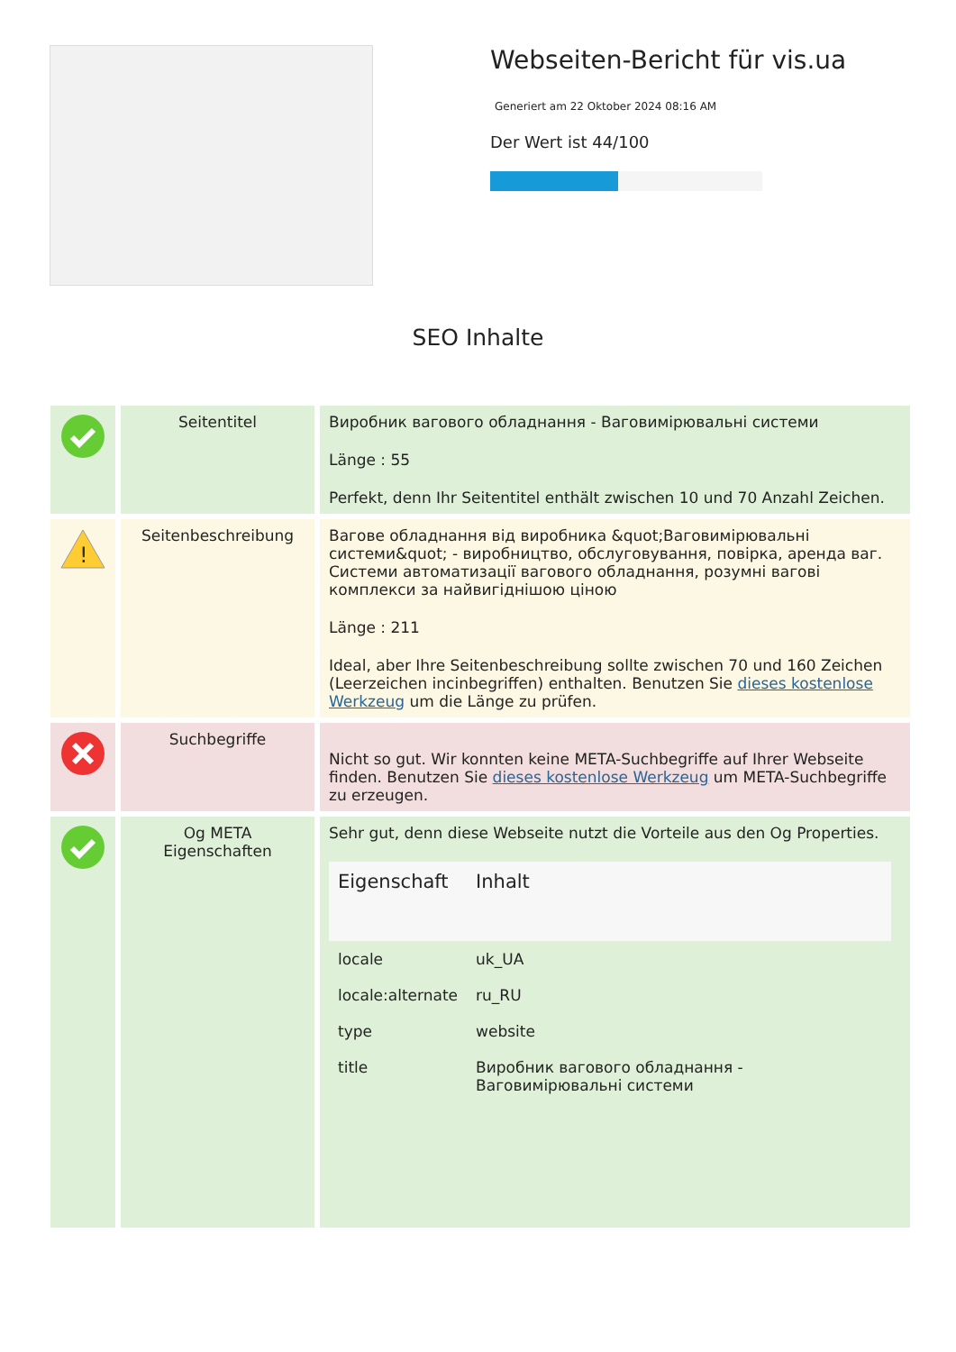Webseiten-Bericht für vis.ua
Generiert am 22 Oktober 2024 08:16 AM
Der Wert ist 44/100
SEO Inhalte
| | Seitentitel | Виробник вагового обладнання - Ваговимірювальні системи Länge : 55 Perfekt, denn Ihr Seitentitel enthält zwischen 10 und 70 Anzahl Zeichen. |
| ! | Seitenbeschreibung | Вагове обладнання від виробника &quot;Ваговимірювальні системи&quot; - виробництво, обслуговування, повірка, аренда ваг. Системи автоматизації вагового обладнання, розумні вагові комплекси за найвигіднішою ціною Länge : 211 Ideal, aber Ihre Seitenbeschreibung sollte zwischen 70 und 160 Zeichen (Leerzeichen incinbegriffen) enthalten. Benutzen Sie dieses kostenlose Werkzeug um die Länge zu prüfen. |
| | Suchbegriffe | Nicht so gut. Wir konnten keine META-Suchbegriffe auf Ihrer Webseite finden. Benutzen Sie dieses kostenlose Werkzeug um META-Suchbegriffe zu erzeugen. |
| | Og META Eigenschaften | Sehr gut, denn diese Webseite nutzt die Vorteile aus den Og Properties. / Eigenschaft / Inhalt / / --- / --- / / locale / uk_UA / / locale:alternate / ru_RU / / type / website / / title / Виробник вагового обладнання - Ваговимірювальні системи / |